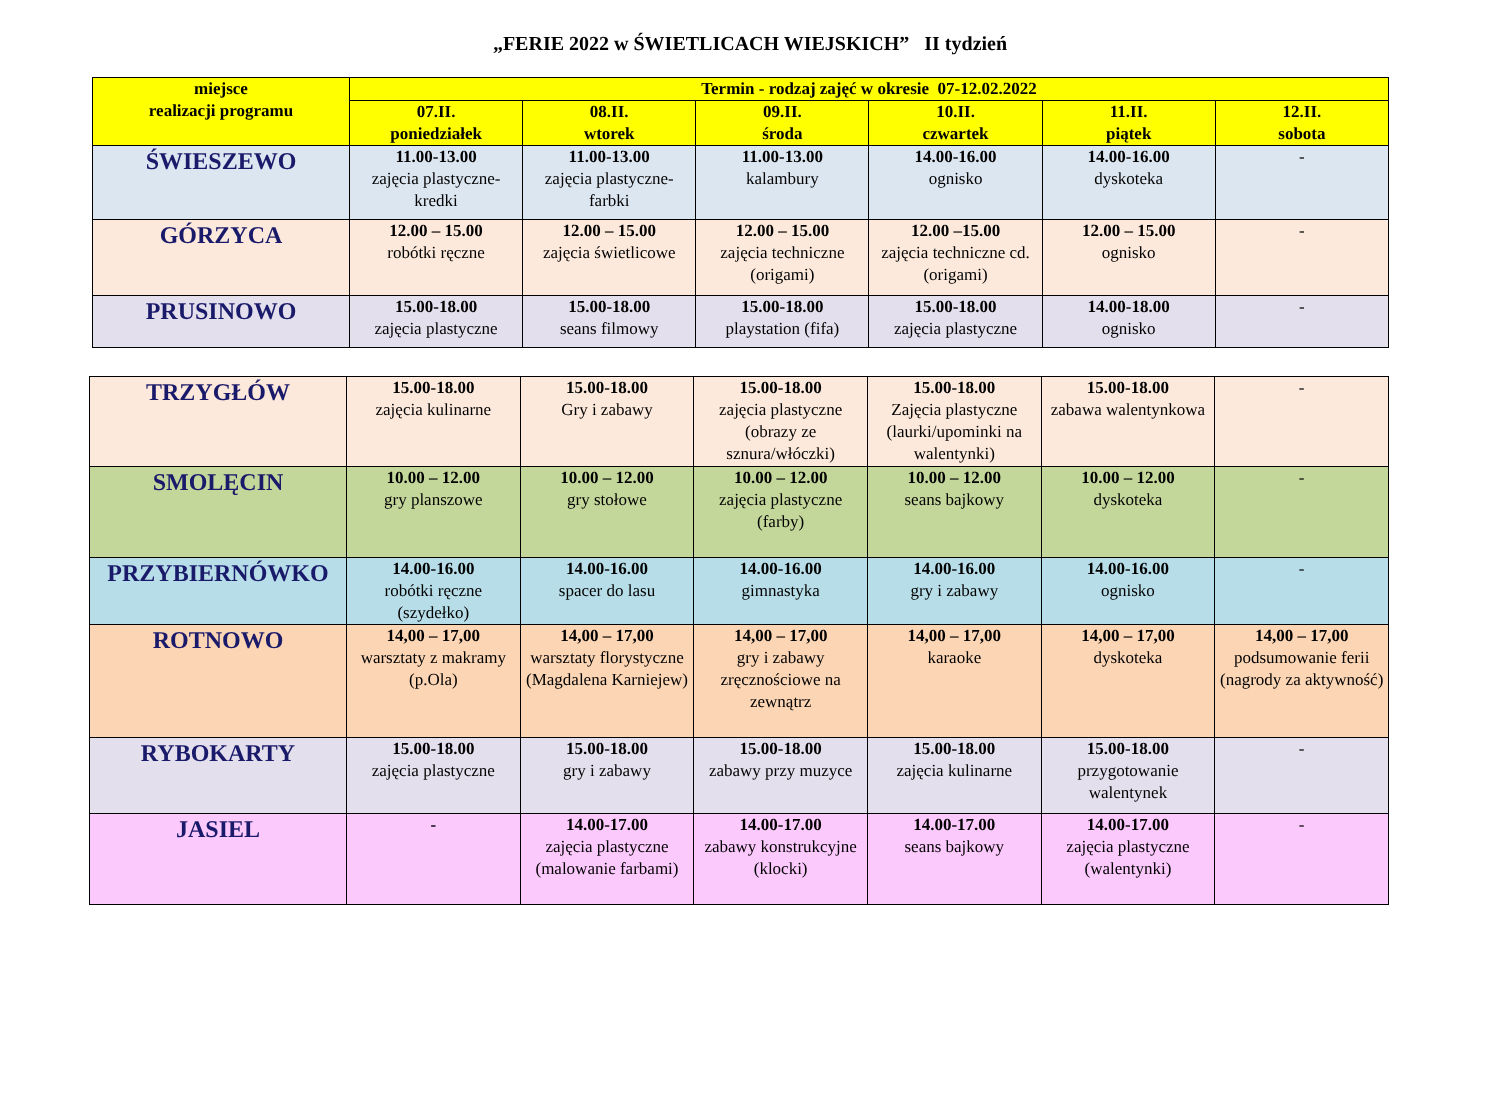„FERIE 2022 w ŚWIETLICACH WIEJSKICH” II tydzień
| miejsce realizacji programu | Termin - rodzaj zajęć w okresie 07-12.02.2022 | | | | | |
| --- | --- | --- | --- | --- | --- | --- |
| | 07.II. poniedziałek | 08.II. wtorek | 09.II. środa | 10.II. czwartek | 11.II. piątek | 12.II. sobota |
| ŚWIESZEWO | 11.00-13.00 zajęcia plastyczne-kredki | 11.00-13.00 zajęcia plastyczne-farbki | 11.00-13.00 kalambury | 14.00-16.00 ognisko | 14.00-16.00 dyskoteka | - |
| GÓRZYCA | 12.00 – 15.00 robótki ręczne | 12.00 – 15.00 zajęcia świetlicowe | 12.00 – 15.00 zajęcia techniczne (origami) | 12.00 –15.00 zajęcia techniczne cd. (origami) | 12.00 – 15.00 ognisko | - |
| PRUSINOWO | 15.00-18.00 zajęcia plastyczne | 15.00-18.00 seans filmowy | 15.00-18.00 playstation (fifa) | 15.00-18.00 zajęcia plastyczne | 14.00-18.00 ognisko | - |
| TRZYGŁÓW | 15.00-18.00 zajęcia kulinarne | 15.00-18.00 Gry i zabawy | 15.00-18.00 zajęcia plastyczne (obrazy ze sznura/włóczki) | 15.00-18.00 Zajęcia plastyczne (laurki/upominki na walentynki) | 15.00-18.00 zabawa walentynkowa | - |
| SMOLĘCIN | 10.00 – 12.00 gry planszowe | 10.00 – 12.00 gry stołowe | 10.00 – 12.00 zajęcia plastyczne (farby) | 10.00 – 12.00 seans bajkowy | 10.00 – 12.00 dyskoteka | - |
| PRZYBIERNÓWKO | 14.00-16.00 robótki ręczne (szydełko) | 14.00-16.00 spacer do lasu | 14.00-16.00 gimnastyka | 14.00-16.00 gry i zabawy | 14.00-16.00 ognisko | - |
| ROTNOWO | 14,00 – 17,00 warsztaty z makramy (p.Ola) | 14,00 – 17,00 warsztaty florystyczne (Magdalena Karniejew) | 14,00 – 17,00 gry i zabawy zręcznościowe na zewnątrz | 14,00 – 17,00 karaoke | 14,00 – 17,00 dyskoteka | 14,00 – 17,00 podsumowanie ferii (nagrody za aktywność) |
| RYBOKARTY | 15.00-18.00 zajęcia plastyczne | 15.00-18.00 gry i zabawy | 15.00-18.00 zabawy przy muzyce | 15.00-18.00 zajęcia kulinarne | 15.00-18.00 przygotowanie walentynek | - |
| JASIEL | - | 14.00-17.00 zajęcia plastyczne (malowanie farbami) | 14.00-17.00 zabawy konstrukcyjne (klocki) | 14.00-17.00 seans bajkowy | 14.00-17.00 zajęcia plastyczne (walentynki) | - |